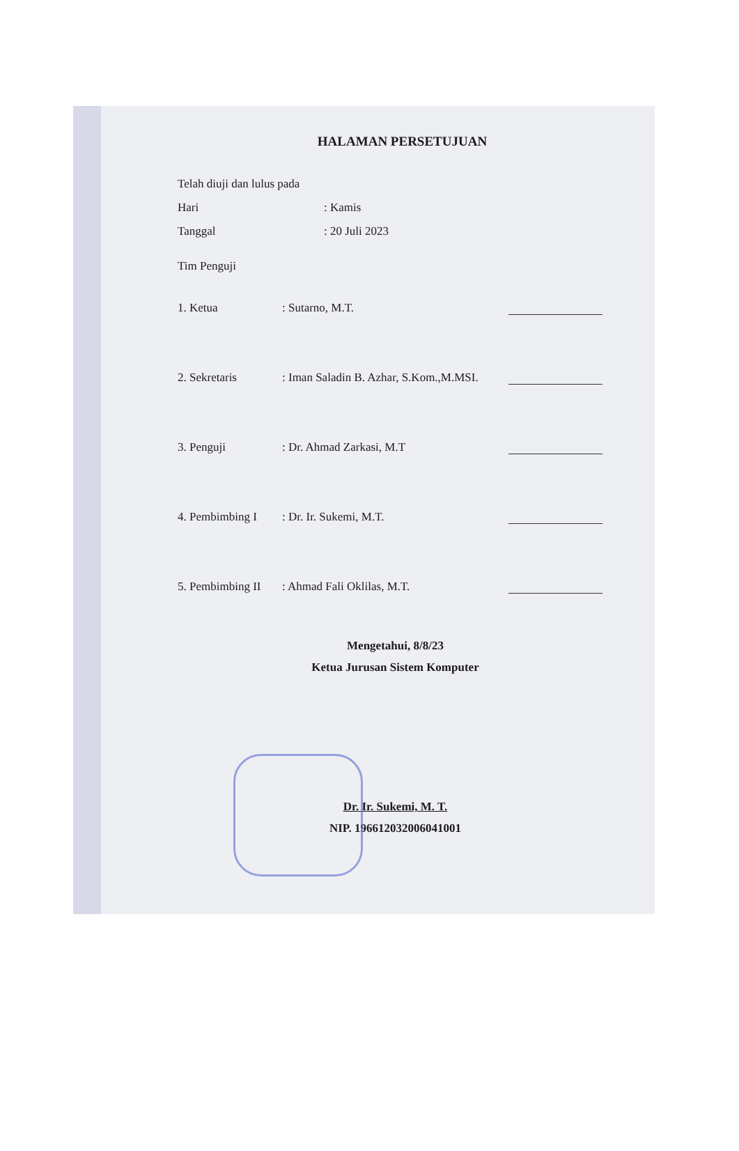HALAMAN PERSETUJUAN
Telah diuji dan lulus pada
Hari: Kamis
Tanggal: 20 Juli 2023
Tim Penguji
1. Ketua: Sutarno, M.T.
2. Sekretaris: Iman Saladin B. Azhar, S.Kom.,M.MSI.
3. Penguji: Dr. Ahmad Zarkasi, M.T
4. Pembimbing I: Dr. Ir. Sukemi, M.T.
5. Pembimbing II: Ahmad Fali Oklilas, M.T.
Mengetahui, 8/8/23
Ketua Jurusan Sistem Komputer
Dr. Ir. Sukemi, M. T.
NIP. 196612032006041001
UNIVERSITAS SRIWIJAYA